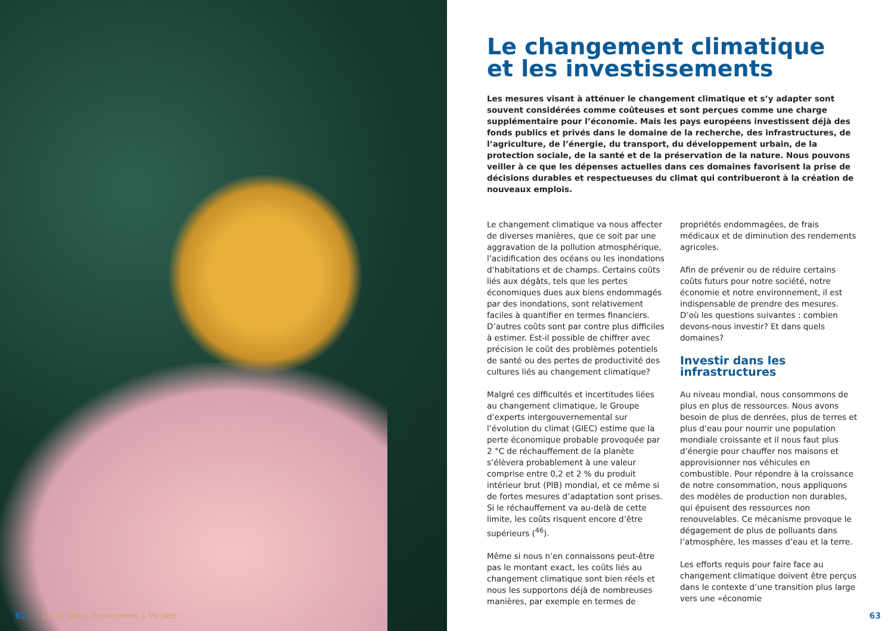62 © Ana Skobe, Environment & Me /AEE
Le changement climatique et les investissements
Les mesures visant à atténuer le changement climatique et s’y adapter sont souvent considérées comme coûteuses et sont perçues comme une charge supplémentaire pour l’économie. Mais les pays européens investissent déjà des fonds publics et privés dans le domaine de la recherche, des infrastructures, de l’agriculture, de l’énergie, du transport, du développement urbain, de la protection sociale, de la santé et de la préservation de la nature. Nous pouvons veiller à ce que les dépenses actuelles dans ces domaines favorisent la prise de décisions durables et respectueuses du climat qui contribueront à la création de nouveaux emplois.
Le changement climatique va nous affecter de diverses manières, que ce soit par une aggravation de la pollution atmosphérique, l’acidification des océans ou les inondations d’habitations et de champs. Certains coûts liés aux dégâts, tels que les pertes économiques dues aux biens endommagés par des inondations, sont relativement faciles à quantifier en termes financiers. D’autres coûts sont par contre plus difficiles à estimer. Est-il possible de chiffrer avec précision le coût des problèmes potentiels de santé ou des pertes de productivité des cultures liés au changement climatique?
Malgré ces difficultés et incertitudes liées au changement climatique, le Groupe d’experts intergouvernemental sur l’évolution du climat (GIEC) estime que la perte économique probable provoquée par 2 °C de réchauffement de la planète s’élèvera probablement à une valeur comprise entre 0,2 et 2 % du produit intérieur brut (PIB) mondial, et ce même si de fortes mesures d’adaptation sont prises. Si le réchauffement va au-delà de cette limite, les coûts risquent encore d’être supérieurs (<sup>46</sup>).
Même si nous n’en connaissons peut-être pas le montant exact, les coûts liés au changement climatique sont bien réels et nous les supportons déjà de nombreuses manières, par exemple en termes de propriétés endommagées, de frais médicaux et de diminution des rendements agricoles.
Afin de prévenir ou de réduire certains coûts futurs pour notre société, notre économie et notre environnement, il est indispensable de prendre des mesures. D’où les questions suivantes : combien devons-nous investir? Et dans quels domaines?
Investir dans les infrastructures
Au niveau mondial, nous consommons de plus en plus de ressources. Nous avons besoin de plus de denrées, plus de terres et plus d’eau pour nourrir une population mondiale croissante et il nous faut plus d’énergie pour chauffer nos maisons et approvisionner nos véhicules en combustible. Pour répondre à la croissance de notre consommation, nous appliquons des modèles de production non durables, qui épuisent des ressources non renouvelables. Ce mécanisme provoque le dégagement de plus de polluants dans l’atmosphère, les masses d’eau et la terre.
Les efforts requis pour faire face au changement climatique doivent être perçus dans le contexte d’une transition plus large vers une «économie
63